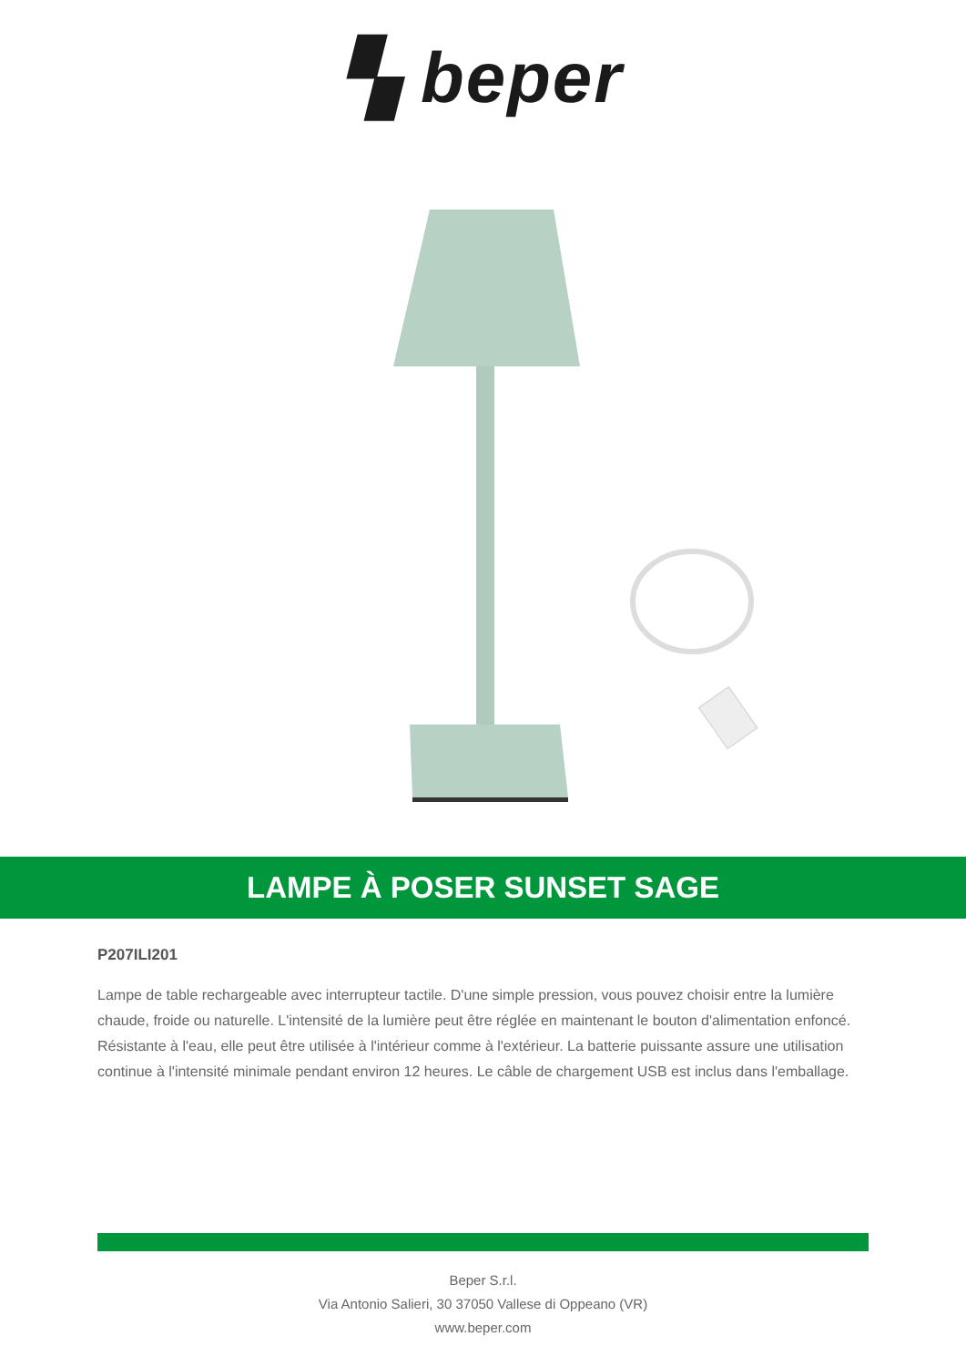▚ beper
LAMPE À POSER SUNSET SAGE
P207ILI201
Lampe de table rechargeable avec interrupteur tactile. D'une simple pression, vous pouvez choisir entre la lumière chaude, froide ou naturelle. L'intensité de la lumière peut être réglée en maintenant le bouton d'alimentation enfoncé. Résistante à l'eau, elle peut être utilisée à l'intérieur comme à l'extérieur. La batterie puissante assure une utilisation continue à l'intensité minimale pendant environ 12 heures. Le câble de chargement USB est inclus dans l'emballage.
Beper S.r.l.
Via Antonio Salieri, 30 37050 Vallese di Oppeano (VR)
www.beper.com